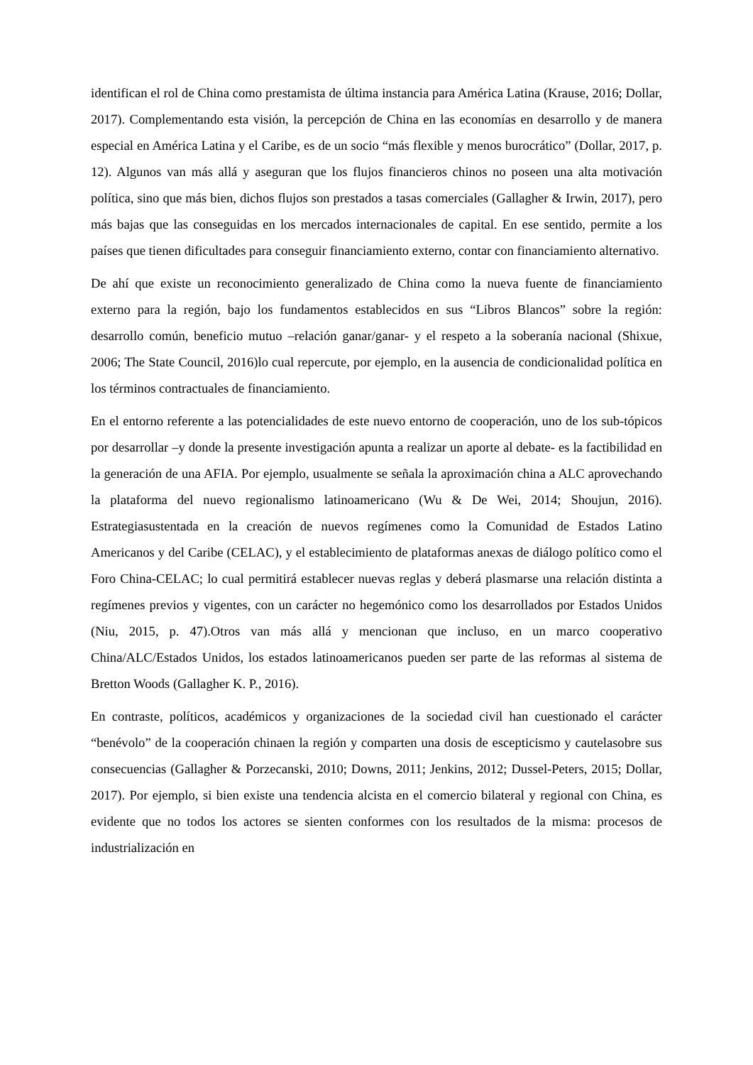identifican el rol de China como prestamista de última instancia para América Latina (Krause, 2016; Dollar, 2017). Complementando esta visión, la percepción de China en las economías en desarrollo y de manera especial en América Latina y el Caribe, es de un socio “más flexible y menos burocrático” (Dollar, 2017, p. 12). Algunos van más allá y aseguran que los flujos financieros chinos no poseen una alta motivación política, sino que más bien, dichos flujos son prestados a tasas comerciales (Gallagher & Irwin, 2017), pero más bajas que las conseguidas en los mercados internacionales de capital. En ese sentido, permite a los países que tienen dificultades para conseguir financiamiento externo, contar con financiamiento alternativo.
De ahí que existe un reconocimiento generalizado de China como la nueva fuente de financiamiento externo para la región, bajo los fundamentos establecidos en sus “Libros Blancos” sobre la región: desarrollo común, beneficio mutuo –relación ganar/ganar- y el respeto a la soberanía nacional (Shixue, 2006; The State Council, 2016)lo cual repercute, por ejemplo, en la ausencia de condicionalidad política en los términos contractuales de financiamiento.
En el entorno referente a las potencialidades de este nuevo entorno de cooperación, uno de los sub-tópicos por desarrollar –y donde la presente investigación apunta a realizar un aporte al debate- es la factibilidad en la generación de una AFIA. Por ejemplo, usualmente se señala la aproximación china a ALC aprovechando la plataforma del nuevo regionalismo latinoamericano (Wu & De Wei, 2014; Shoujun, 2016). Estrategiasustentada en la creación de nuevos regímenes como la Comunidad de Estados Latino Americanos y del Caribe (CELAC), y el establecimiento de plataformas anexas de diálogo político como el Foro China-CELAC; lo cual permitirá establecer nuevas reglas y deberá plasmarse una relación distinta a regímenes previos y vigentes, con un carácter no hegemónico como los desarrollados por Estados Unidos (Niu, 2015, p. 47).Otros van más allá y mencionan que incluso, en un marco cooperativo China/ALC/Estados Unidos, los estados latinoamericanos pueden ser parte de las reformas al sistema de Bretton Woods (Gallagher K. P., 2016).
En contraste, políticos, académicos y organizaciones de la sociedad civil han cuestionado el carácter “benévolo” de la cooperación chinaen la región y comparten una dosis de escepticismo y cautelasobre sus consecuencias (Gallagher & Porzecanski, 2010; Downs, 2011; Jenkins, 2012; Dussel-Peters, 2015; Dollar, 2017). Por ejemplo, si bien existe una tendencia alcista en el comercio bilateral y regional con China, es evidente que no todos los actores se sienten conformes con los resultados de la misma: procesos de industrialización en